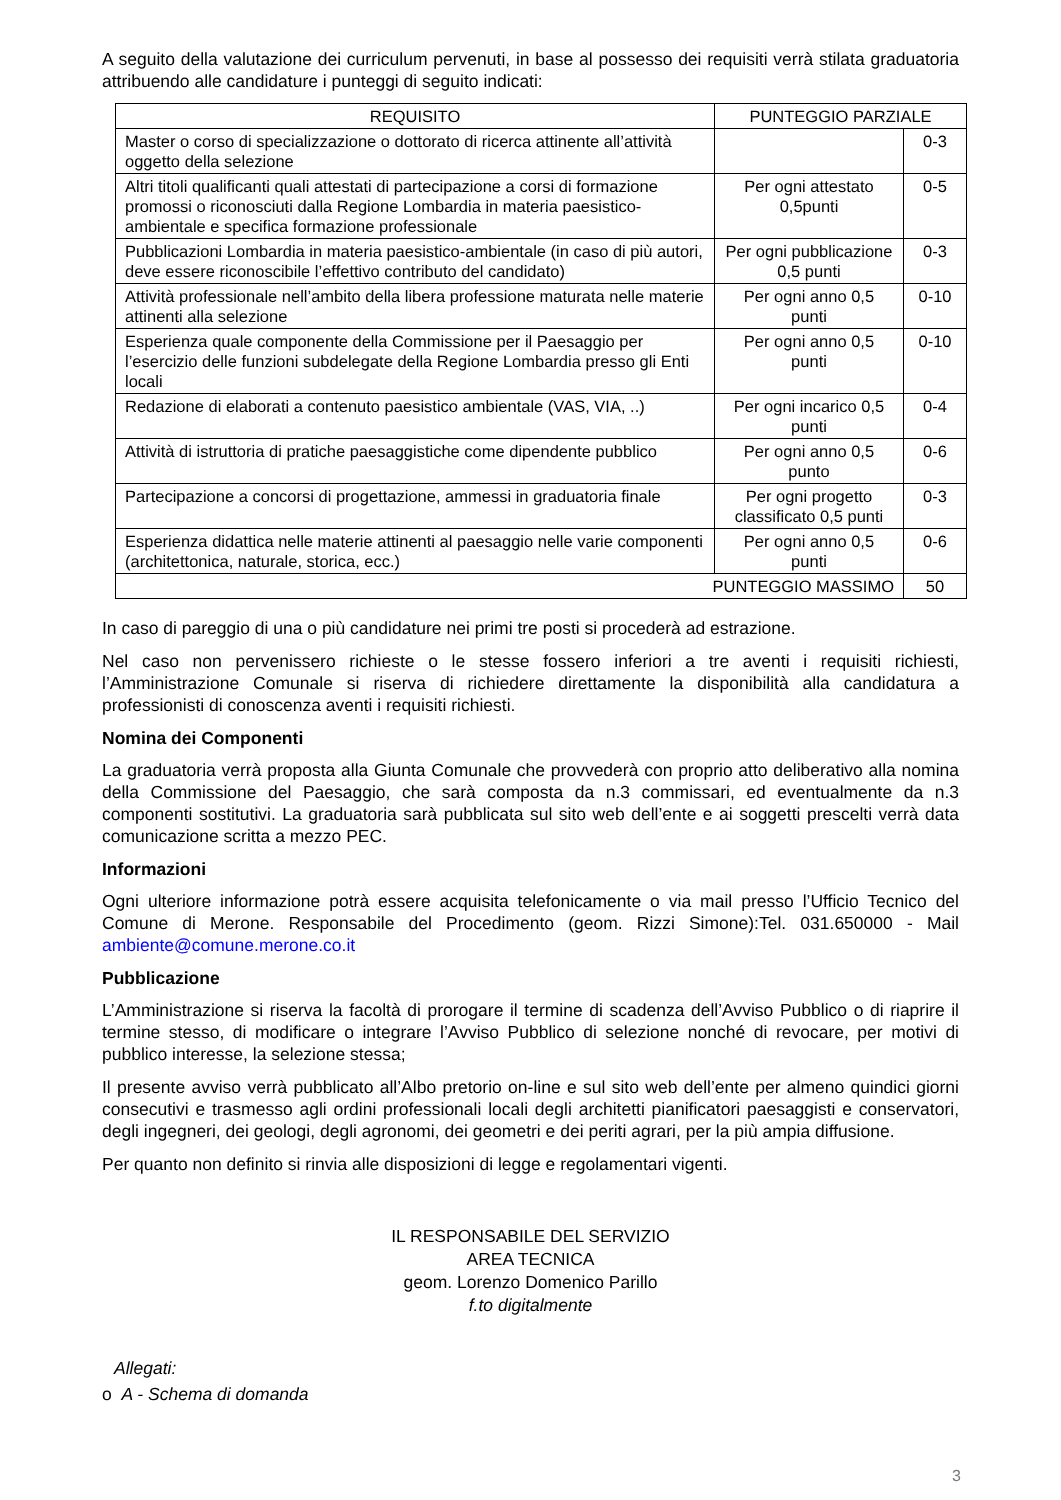A seguito della valutazione dei curriculum pervenuti, in base al possesso dei requisiti verrà stilata graduatoria attribuendo alle candidature i punteggi di seguito indicati:
| REQUISITO | PUNTEGGIO PARZIALE | |
| --- | --- | --- |
| Master o corso di specializzazione o dottorato di ricerca attinente all’attività oggetto della selezione | | 0-3 |
| Altri titoli qualificanti quali attestati di partecipazione a corsi di formazione promossi o riconosciuti dalla Regione Lombardia in materia paesistico-ambientale e specifica formazione professionale | Per ogni attestato 0,5punti | 0-5 |
| Pubblicazioni Lombardia in materia paesistico-ambientale (in caso di più autori, deve essere riconoscibile l’effettivo contributo del candidato) | Per ogni pubblicazione 0,5 punti | 0-3 |
| Attività professionale nell’ambito della libera professione maturata nelle materie attinenti alla selezione | Per ogni anno 0,5 punti | 0-10 |
| Esperienza quale componente della Commissione per il Paesaggio per l’esercizio delle funzioni subdelegate della Regione Lombardia presso gli Enti locali | Per ogni anno 0,5 punti | 0-10 |
| Redazione di elaborati a contenuto paesistico ambientale (VAS, VIA, ..) | Per ogni incarico 0,5 punti | 0-4 |
| Attività di istruttoria di pratiche paesaggistiche come dipendente pubblico | Per ogni anno 0,5 punto | 0-6 |
| Partecipazione a concorsi di progettazione, ammessi in graduatoria finale | Per ogni progetto classificato 0,5 punti | 0-3 |
| Esperienza didattica nelle materie attinenti al paesaggio nelle varie componenti (architettonica, naturale, storica, ecc.) | Per ogni anno 0,5 punti | 0-6 |
| PUNTEGGIO MASSIMO | | 50 |
In caso di pareggio di una o più candidature nei primi tre posti si procederà ad estrazione.
Nel caso non pervenissero richieste o le stesse fossero inferiori a tre aventi i requisiti richiesti, l’Amministrazione Comunale si riserva di richiedere direttamente la disponibilità alla candidatura a professionisti di conoscenza aventi i requisiti richiesti.
Nomina dei Componenti
La graduatoria verrà proposta alla Giunta Comunale che provvederà con proprio atto deliberativo alla nomina della Commissione del Paesaggio, che sarà composta da n.3 commissari, ed eventualmente da n.3 componenti sostitutivi. La graduatoria sarà pubblicata sul sito web dell’ente e ai soggetti prescelti verrà data comunicazione scritta a mezzo PEC.
Informazioni
Ogni ulteriore informazione potrà essere acquisita telefonicamente o via mail presso l’Ufficio Tecnico del Comune di Merone. Responsabile del Procedimento (geom. Rizzi Simone):Tel. 031.650000 - Mail ambiente@comune.merone.co.it
Pubblicazione
L’Amministrazione si riserva la facoltà di prorogare il termine di scadenza dell’Avviso Pubblico o di riaprire il termine stesso, di modificare o integrare l’Avviso Pubblico di selezione nonché di revocare, per motivi di pubblico interesse, la selezione stessa;
Il presente avviso verrà pubblicato all’Albo pretorio on-line e sul sito web dell’ente per almeno quindici giorni consecutivi e trasmesso agli ordini professionali locali degli architetti pianificatori paesaggisti e conservatori, degli ingegneri, dei geologi, degli agronomi, dei geometri e dei periti agrari, per la più ampia diffusione.
Per quanto non definito si rinvia alle disposizioni di legge e regolamentari vigenti.
IL RESPONSABILE DEL SERVIZIO
AREA TECNICA
geom. Lorenzo Domenico Parillo
f.to digitalmente
Allegati:
o A - Schema di domanda
3